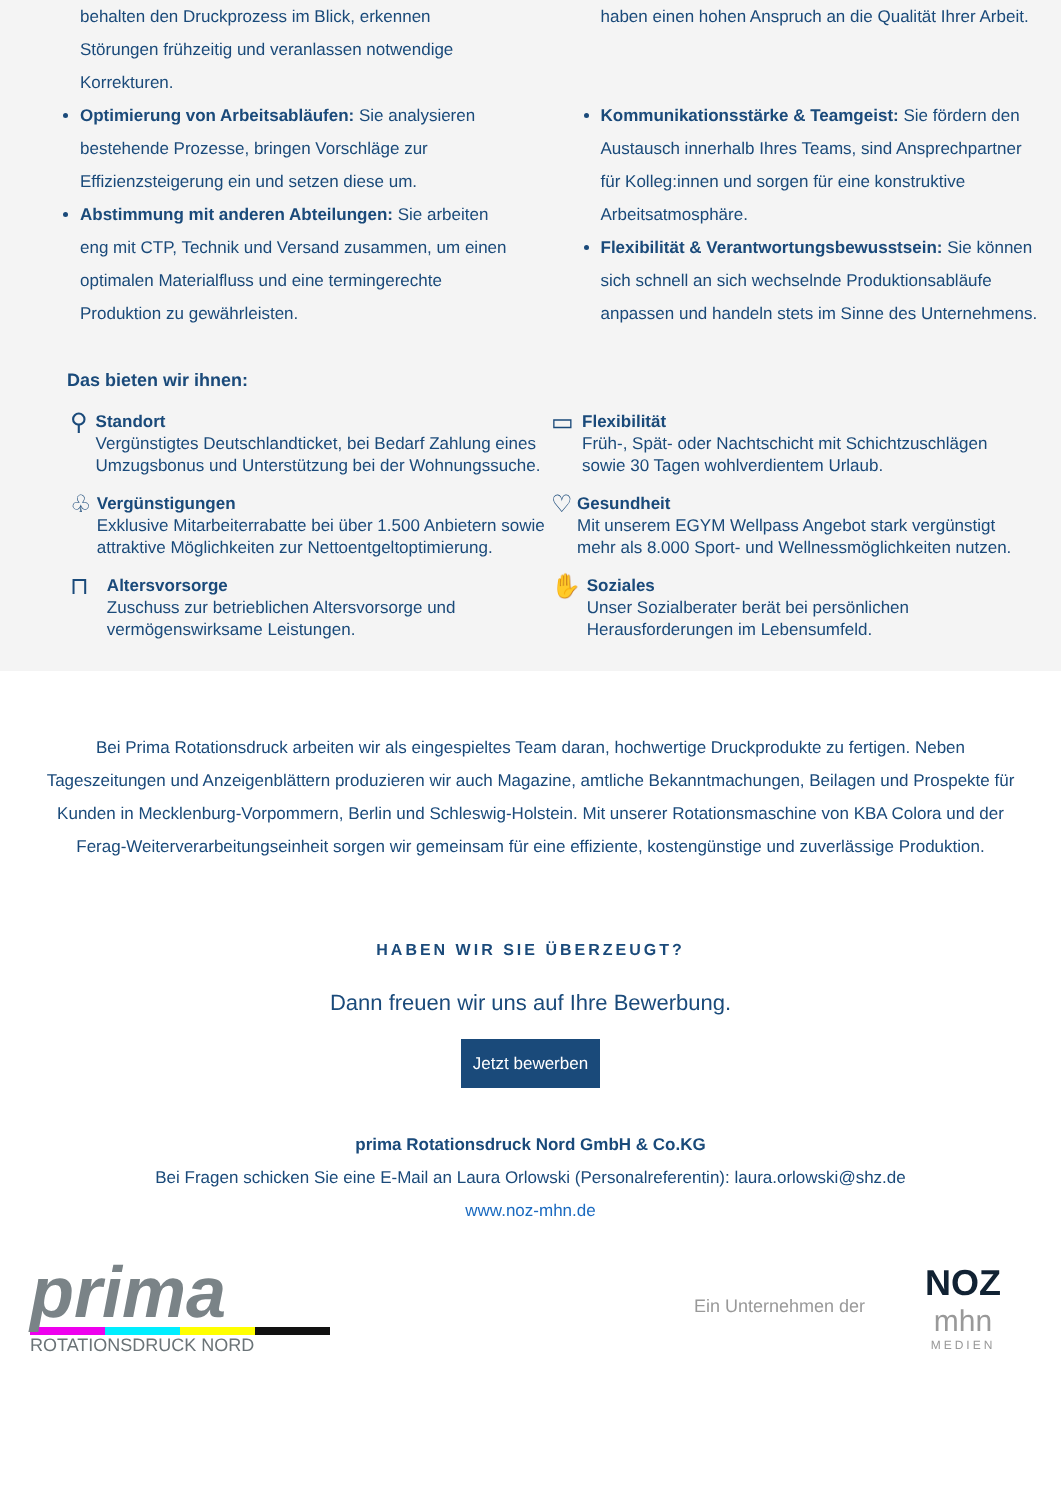behalten den Druckprozess im Blick, erkennen Störungen frühzeitig und veranlassen notwendige Korrekturen.
haben einen hohen Anspruch an die Qualität Ihrer Arbeit.
Optimierung von Arbeitsabläufen: Sie analysieren bestehende Prozesse, bringen Vorschläge zur Effizienzsteigerung ein und setzen diese um.
Abstimmung mit anderen Abteilungen: Sie arbeiten eng mit CTP, Technik und Versand zusammen, um einen optimalen Materialfluss und eine termingerechte Produktion zu gewährleisten.
Kommunikationsstärke & Teamgeist: Sie fördern den Austausch innerhalb Ihres Teams, sind Ansprechpartner für Kolleg:innen und sorgen für eine konstruktive Arbeitsatmosphäre.
Flexibilität & Verantwortungsbewusstsein: Sie können sich schnell an sich wechselnde Produktionsabläufe anpassen und handeln stets im Sinne des Unternehmens.
Das bieten wir ihnen:
⚲
Standort
Vergünstigtes Deutschlandticket, bei Bedarf Zahlung eines Umzugsbonus und Unterstützung bei der Wohnungssuche.
▭
Flexibilität
Früh-, Spät- oder Nachtschicht mit Schichtzuschlägen sowie 30 Tagen wohlverdientem Urlaub.
♧
Vergünstigungen
Exklusive Mitarbeiterrabatte bei über 1.500 Anbietern sowie attraktive Möglichkeiten zur Nettoentgeltoptimierung.
♡
Gesundheit
Mit unserem EGYM Wellpass Angebot stark vergünstigt mehr als 8.000 Sport- und Wellnessmöglichkeiten nutzen.
⊓
Altersvorsorge
Zuschuss zur betrieblichen Altersvorsorge und vermögenswirksame Leistungen.
✋
Soziales
Unser Sozialberater berät bei persönlichen Herausforderungen im Lebensumfeld.
Bei Prima Rotationsdruck arbeiten wir als eingespieltes Team daran, hochwertige Druckprodukte zu fertigen. Neben Tageszeitungen und Anzeigenblättern produzieren wir auch Magazine, amtliche Bekanntmachungen, Beilagen und Prospekte für Kunden in Mecklenburg-Vorpommern, Berlin und Schleswig-Holstein. Mit unserer Rotationsmaschine von KBA Colora und der Ferag-Weiterverarbeitungseinheit sorgen wir gemeinsam für eine effiziente, kostengünstige und zuverlässige Produktion.
HABEN WIR SIE ÜBERZEUGT?
Dann freuen wir uns auf Ihre Bewerbung.
Jetzt bewerben
prima Rotationsdruck Nord GmbH & Co.KG
Bei Fragen schicken Sie eine E-Mail an Laura Orlowski (Personalreferentin): laura.orlowski@shz.de
www.noz-mhn.de
prima
ROTATIONSDRUCK NORD
Ein Unternehmen der
NOZ
mhn
MEDIEN